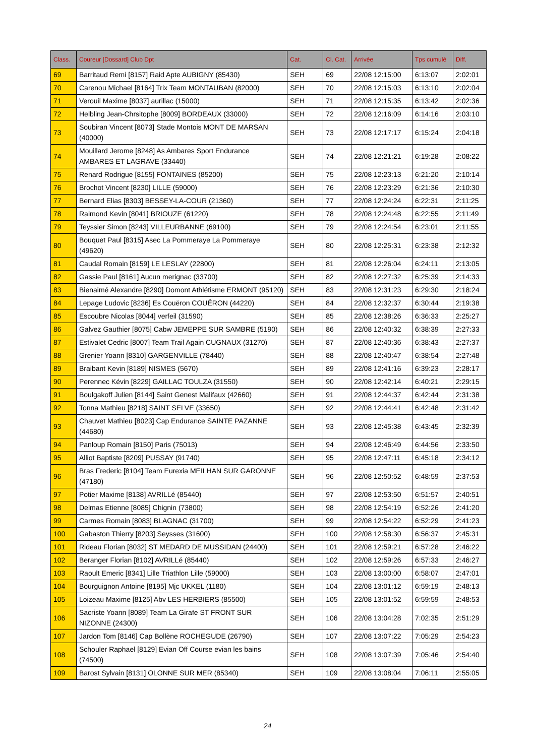| Class. | Coureur [Dossard] Club Dpt | Cat. | Cl. Cat. | Arrivée | Tps cumulé | Diff. |
| --- | --- | --- | --- | --- | --- | --- |
| 69 | Barritaud Remi [8157] Raid Apte AUBIGNY (85430) | SEH | 69 | 22/08 12:15:00 | 6:13:07 | 2:02:01 |
| 70 | Carenou Michael [8164] Trix Team MONTAUBAN (82000) | SEH | 70 | 22/08 12:15:03 | 6:13:10 | 2:02:04 |
| 71 | Verouil Maxime [8037] aurillac (15000) | SEH | 71 | 22/08 12:15:35 | 6:13:42 | 2:02:36 |
| 72 | Helbling Jean-Chrsitophe [8009] BORDEAUX (33000) | SEH | 72 | 22/08 12:16:09 | 6:14:16 | 2:03:10 |
| 73 | Soubiran Vincent [8073] Stade Montois MONT DE MARSAN (40000) | SEH | 73 | 22/08 12:17:17 | 6:15:24 | 2:04:18 |
| 74 | Mouillard Jerome [8248] As Ambares Sport Endurance AMBARES ET LAGRAVE (33440) | SEH | 74 | 22/08 12:21:21 | 6:19:28 | 2:08:22 |
| 75 | Renard Rodrigue [8155] FONTAINES (85200) | SEH | 75 | 22/08 12:23:13 | 6:21:20 | 2:10:14 |
| 76 | Brochot Vincent [8230] LILLE (59000) | SEH | 76 | 22/08 12:23:29 | 6:21:36 | 2:10:30 |
| 77 | Bernard Elias [8303] BESSEY-LA-COUR (21360) | SEH | 77 | 22/08 12:24:24 | 6:22:31 | 2:11:25 |
| 78 | Raimond Kevin [8041] BRIOUZE (61220) | SEH | 78 | 22/08 12:24:48 | 6:22:55 | 2:11:49 |
| 79 | Teyssier Simon [8243] VILLEURBANNE (69100) | SEH | 79 | 22/08 12:24:54 | 6:23:01 | 2:11:55 |
| 80 | Bouquet Paul [8315] Asec La Pommeraye La Pommeraye (49620) | SEH | 80 | 22/08 12:25:31 | 6:23:38 | 2:12:32 |
| 81 | Caudal Romain [8159] LE LESLAY (22800) | SEH | 81 | 22/08 12:26:04 | 6:24:11 | 2:13:05 |
| 82 | Gassie Paul [8161] Aucun merignac (33700) | SEH | 82 | 22/08 12:27:32 | 6:25:39 | 2:14:33 |
| 83 | Bienaimé Alexandre [8290] Domont Athlétisme ERMONT (95120) | SEH | 83 | 22/08 12:31:23 | 6:29:30 | 2:18:24 |
| 84 | Lepage Ludovic [8236] Es Couëron COUËRON (44220) | SEH | 84 | 22/08 12:32:37 | 6:30:44 | 2:19:38 |
| 85 | Escoubre Nicolas [8044] verfeil (31590) | SEH | 85 | 22/08 12:38:26 | 6:36:33 | 2:25:27 |
| 86 | Galvez Gauthier [8075] Cabw JEMEPPE SUR SAMBRE (5190) | SEH | 86 | 22/08 12:40:32 | 6:38:39 | 2:27:33 |
| 87 | Estivalet Cedric [8007] Team Trail Again CUGNAUX (31270) | SEH | 87 | 22/08 12:40:36 | 6:38:43 | 2:27:37 |
| 88 | Grenier Yoann [8310] GARGENVILLE (78440) | SEH | 88 | 22/08 12:40:47 | 6:38:54 | 2:27:48 |
| 89 | Braibant Kevin [8189] NISMES (5670) | SEH | 89 | 22/08 12:41:16 | 6:39:23 | 2:28:17 |
| 90 | Perennec Kévin [8229] GAILLAC TOULZA (31550) | SEH | 90 | 22/08 12:42:14 | 6:40:21 | 2:29:15 |
| 91 | Boulgakoff Julien [8144] Saint Genest Malifaux (42660) | SEH | 91 | 22/08 12:44:37 | 6:42:44 | 2:31:38 |
| 92 | Tonna Mathieu [8218] SAINT SELVE (33650) | SEH | 92 | 22/08 12:44:41 | 6:42:48 | 2:31:42 |
| 93 | Chauvet Mathieu [8023] Cap Endurance SAINTE PAZANNE (44680) | SEH | 93 | 22/08 12:45:38 | 6:43:45 | 2:32:39 |
| 94 | Panloup Romain [8150] Paris (75013) | SEH | 94 | 22/08 12:46:49 | 6:44:56 | 2:33:50 |
| 95 | Alliot Baptiste [8209] PUSSAY (91740) | SEH | 95 | 22/08 12:47:11 | 6:45:18 | 2:34:12 |
| 96 | Bras Frederic [8104] Team Eurexia MEILHAN SUR GARONNE (47180) | SEH | 96 | 22/08 12:50:52 | 6:48:59 | 2:37:53 |
| 97 | Potier Maxime [8138] AVRILLé (85440) | SEH | 97 | 22/08 12:53:50 | 6:51:57 | 2:40:51 |
| 98 | Delmas Etienne [8085] Chignin (73800) | SEH | 98 | 22/08 12:54:19 | 6:52:26 | 2:41:20 |
| 99 | Carmes Romain [8083] BLAGNAC (31700) | SEH | 99 | 22/08 12:54:22 | 6:52:29 | 2:41:23 |
| 100 | Gabaston Thierry [8203] Seysses (31600) | SEH | 100 | 22/08 12:58:30 | 6:56:37 | 2:45:31 |
| 101 | Rideau Florian [8032] ST MEDARD DE MUSSIDAN (24400) | SEH | 101 | 22/08 12:59:21 | 6:57:28 | 2:46:22 |
| 102 | Beranger Florian [8102] AVRILLé (85440) | SEH | 102 | 22/08 12:59:26 | 6:57:33 | 2:46:27 |
| 103 | Raoult Emeric [8341] Lille Triathlon Lille (59000) | SEH | 103 | 22/08 13:00:00 | 6:58:07 | 2:47:01 |
| 104 | Bourguignon Antoine [8195] Mjc UKKEL (1180) | SEH | 104 | 22/08 13:01:12 | 6:59:19 | 2:48:13 |
| 105 | Loizeau Maxime [8125] Abv LES HERBIERS (85500) | SEH | 105 | 22/08 13:01:52 | 6:59:59 | 2:48:53 |
| 106 | Sacriste Yoann [8089] Team La Girafe ST FRONT SUR NIZONNE (24300) | SEH | 106 | 22/08 13:04:28 | 7:02:35 | 2:51:29 |
| 107 | Jardon Tom [8146] Cap Bollène ROCHEGUDE (26790) | SEH | 107 | 22/08 13:07:22 | 7:05:29 | 2:54:23 |
| 108 | Schouler Raphael [8129] Evian Off Course evian les bains (74500) | SEH | 108 | 22/08 13:07:39 | 7:05:46 | 2:54:40 |
| 109 | Barost Sylvain [8131] OLONNE SUR MER (85340) | SEH | 109 | 22/08 13:08:04 | 7:06:11 | 2:55:05 |
24